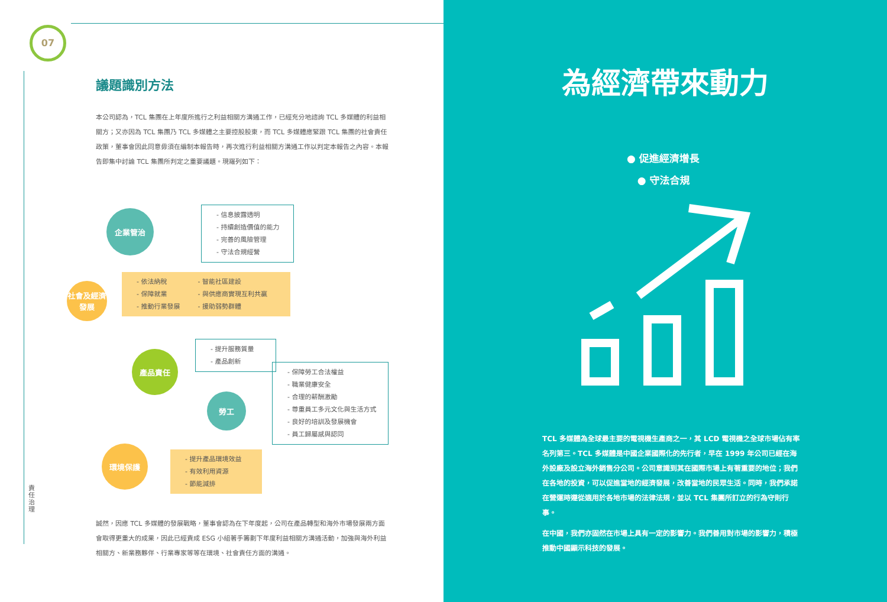07
議題識別方法
本公司認為，TCL 集團在上年度所進行之利益相關方溝通工作，已經充分地諮詢 TCL 多媒體的利益相關方；又亦因為 TCL 集團乃 TCL 多媒體之主要控股股東，而 TCL 多媒體應緊跟 TCL 集團的社會責任政策，董事會因此同意毋須在編制本報告時，再次進行利益相關方溝通工作以判定本報告之內容。本報告即集中討論 TCL 集團所判定之重要議題。現羅列如下：
企業管治
- 信息披露透明
- 持續創造價值的能力
- 完善的風險管理
- 守法合規經營
社會及經濟發展
- 依法納稅
- 保障就業
- 推動行業發展
- 智能社區建設
- 與供應商實現互利共贏
- 援助弱勢群體
產品責任
- 提升服務質量
- 產品創新
勞工
- 保障勞工合法權益
- 職業健康安全
- 合理的薪酬激勵
- 尊重員工多元文化與生活方式
- 良好的培訓及發展機會
- 員工歸屬感與認同
環境保護
- 提升產品環境效益
- 有效利用資源
- 節能減排
責任治理
誠然，因應 TCL 多媒體的發展戰略，董事會認為在下年度起，公司在產品轉型和海外市場發展兩方面會取得更重大的成果，因此已經責成 ESG 小組著手籌劃下年度利益相關方溝通活動，加強與海外利益相關方、新業務夥伴、行業專家等等在環境、社會責任方面的溝通。
為經濟帶來動力
● 促進經濟增長
● 守法合規
TCL 多媒體為全球最主要的電視機生產商之一，其 LCD 電視機之全球市場佔有率名列第三。TCL 多媒體是中國企業國際化的先行者，早在 1999 年公司已經在海外設廠及設立海外銷售分公司。公司意識到其在國際市場上有著重要的地位；我們在各地的投資，可以促進當地的經濟發展，改善當地的民眾生活。同時，我們承諾在營運時遵從適用於各地市場的法律法規，並以 TCL 集團所訂立的行為守則行事。
在中國，我們亦固然在市場上具有一定的影響力。我們善用對市場的影響力，積極推動中國顯示科技的發展。